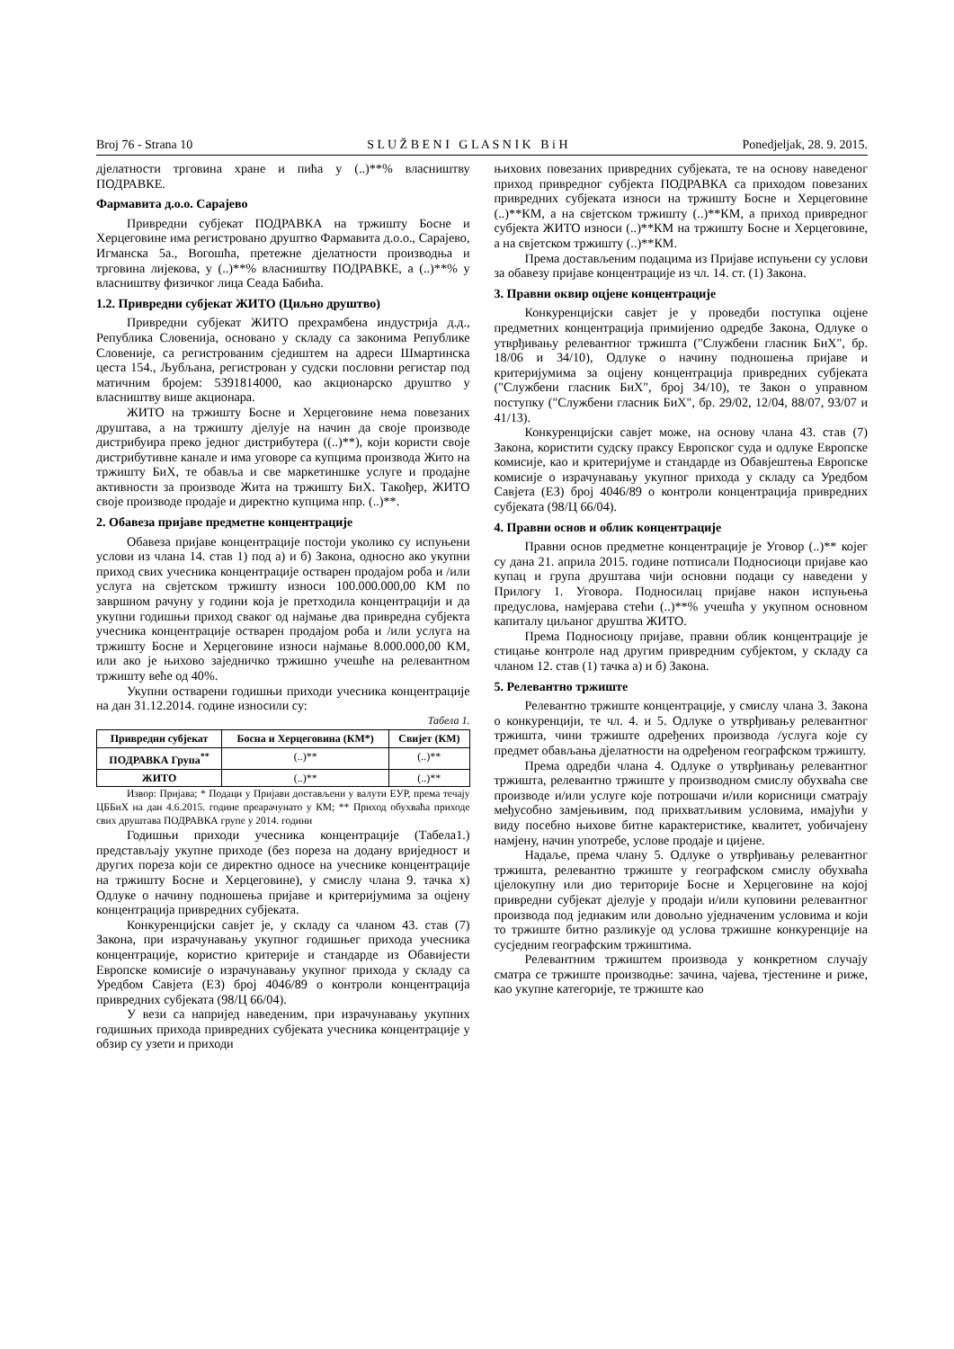Broj 76 - Strana 10 S L U Ž B E N I G L A S N I K B i H Ponedjeljak, 28. 9. 2015.
дјелатности трговина хране и пића у (..)**% власништву ПОДРАВКЕ.
Фармавита д.о.о. Сарајево
Привредни субјекат ПОДРАВКА на тржишту Босне и Херцеговине има регистровано друштво Фармавита д.о.о., Сарајево, Игманска 5а., Вогошћа, претежне дјелатности производња и трговина лијекова, у (..)**% власништву ПОДРАВКЕ, а (..)**% у власништву физичког лица Сеада Бабића.
1.2. Привредни субјекат ЖИТО (Циљно друштво)
Привредни субјекат ЖИТО прехрамбена индустрија д.д., Република Словенија, основано у складу са законима Републике Словеније, са регистрованим сједиштем на адреси Шмартинска цеста 154., Љубљана, регистрован у судски пословни регистар под матичним бројем: 5391814000, као акционарско друштво у власништву више акционара.
ЖИТО на тржишту Босне и Херцеговине нема повезаних друштава, а на тржишту дјелује на начин да своје производе дистрибуира преко једног дистрибутера ((..)**), који користи своје дистрибутивне канале и има уговоре са купцима производа Жито на тржишту БиХ, те обавља и све маркетиншке услуге и продајне активности за производе Жита на тржишту БиХ. Такођер, ЖИТО своје производе продаје и директно купцима нпр. (..)**.
2. Обавеза пријаве предметне концентрације
Обавеза пријаве концентрације постоји уколико су испуњени услови из члана 14. став 1) под а) и б) Закона, односно ако укупни приход свих учесника концентрације остварен продајом роба и /или услуга на свјетском тржишту износи 100.000.000,00 КМ по завршном рачуну у години која је претходила концентрацији и да укупни годишњи приход сваког од најмање два привредна субјекта учесника концентрације остварен продајом роба и /или услуга на тржишту Босне и Херцеговине износи најмање 8.000.000,00 КМ, или ако је њихово заједничко тржишно учешће на релевантном тржишту веће од 40%.
Укупни остварени годишњи приходи учесника концентрације на дан 31.12.2014. године износили су:
Табела 1.
| Привредни субјекат | Босна и Херцеговина (КМ*) | Свијет (КМ) |
| --- | --- | --- |
| ПОДРАВКА Група<sup>**</sup> | (..)** | (..)** |
| ЖИТО | (..)** | (..)** |
Извор: Пријава; * Подаци у Пријави достављени у валути ЕУР, према течају ЦББиХ на дан 4.6.2015. године преарачунато у КМ; ** Приход обухваћа приходе свих друштава ПОДРАВКА групе у 2014. години
Годишњи приходи учесника концентрације (Табела1.) представљају укупне приходе (без пореза на додану вриједност и других пореза који се директно односе на учеснике концентрације на тржишту Босне и Херцеговине), у смислу члана 9. тачка х) Одлуке о начину подношења пријаве и критеријумима за оцјену концентрација привредних субјеката.
Конкуренцијски савјет је, у складу са чланом 43. став (7) Закона, при израчунавању укупног годишњег прихода учесника концентрације, користио критерије и стандарде из Обавијести Европске комисије о израчунавању укупног прихода у складу са Уредбом Савјета (ЕЗ) број 4046/89 о контроли концентрација привредних субјеката (98/Ц 66/04).
У вези са напријед наведеним, при израчунавању укупних годишњих прихода привредних субјеката учесника концентрације у обзир су узети и приходи
њихових повезаних привредних субјеката, те на основу наведеног приход привредног субјекта ПОДРАВКА са приходом повезаних привредних субјеката износи на тржишту Босне и Херцеговине (..)**КМ, а на свјетском тржишту (..)**КМ, а приход привредног субјекта ЖИТО износи (..)**КМ на тржишту Босне и Херцеговине, а на свјетском тржишту (..)**КМ.
Према достављеним подацима из Пријаве испуњени су услови за обавезу пријаве концентрације из чл. 14. ст. (1) Закона.
3. Правни оквир оцјене концентрације
Конкуренцијски савјет је у проведби поступка оцјене предметних концентрација примијенио одредбе Закона, Одлуке о утврђивању релевантног тржишта ("Службени гласник БиХ", бр. 18/06 и 34/10), Одлуке о начину подношења пријаве и критеријумима за оцјену концентрација привредних субјеката ("Службени гласник БиХ", број 34/10), те Закон о управном поступку ("Службени гласник БиХ", бр. 29/02, 12/04, 88/07, 93/07 и 41/13).
Конкуренцијски савјет може, на основу члана 43. став (7) Закона, користити судску праксу Европског суда и одлуке Европске комисије, као и критеријуме и стандарде из Обавјештења Европске комисије о израчунавању укупног прихода у складу са Уредбом Савјета (ЕЗ) број 4046/89 о контроли концентрација привредних субјеката (98/Ц 66/04).
4. Правни основ и облик концентрације
Правни основ предметне концентрације је Уговор (..)** којег су дана 21. априла 2015. године потписали Подносиоци пријаве као купац и група друштава чији основни подаци су наведени у Прилогу 1. Уговора. Подносилац пријаве након испуњења предуслова, намјерава стећи (..)**% учешћа у укупном основном капиталу циљаног друштва ЖИТО.
Према Подносиоцу пријаве, правни облик концентрације је стицање контроле над другим привредним субјектом, у складу са чланом 12. став (1) тачка а) и б) Закона.
5. Релевантно тржиште
Релевантно тржиште концентрације, у смислу члана 3. Закона о конкуренцији, те чл. 4. и 5. Одлуке о утврђивању релевантног тржишта, чини тржиште одређених производа /услуга које су предмет обављања дјелатности на одређеном географском тржишту.
Према одредби члана 4. Одлуке о утврђивању релевантног тржишта, релевантно тржиште у производном смислу обухваћа све производе и/или услуге које потрошачи и/или корисници сматрају међусобно замјењивим, под прихватљивим условима, имајући у виду посебно њихове битне карактеристике, квалитет, уобичајену намјену, начин употребе, услове продаје и цијене.
Надаље, према члану 5. Одлуке о утврђивању релевантног тржишта, релевантно тржиште у географском смислу обухваћа цјелокупну или дио територије Босне и Херцеговине на којој привредни субјекат дјелује у продаји и/или куповини релевантног производа под једнаким или довољно уједначеним условима и који то тржиште битно разликује од услова тржишне конкуренције на сусједним географским тржиштима.
Релевантним тржиштем производа у конкретном случају сматра се тржиште производње: зачина, чајева, тјестенине и риже, као укупне категорије, те тржиште као